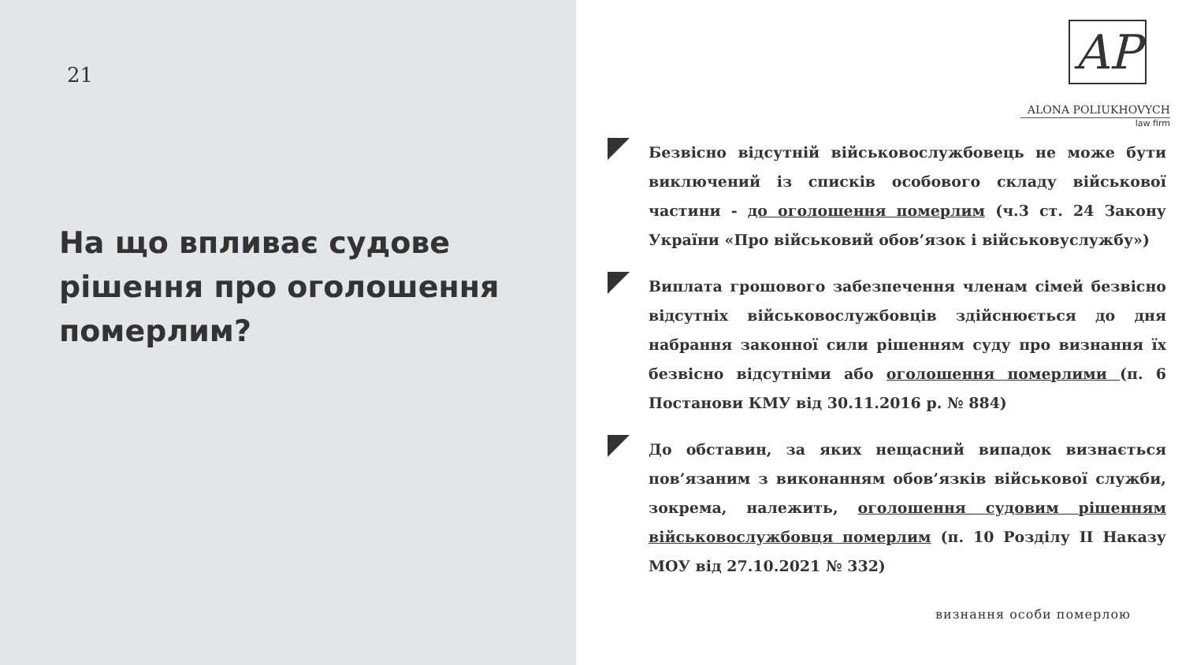21
На що впливає судове рішення про оголошення померлим?
AP
ALONA POLIUKHOVYCH
law firm
Безвісно відсутній військовослужбовець не може бути виключений із списків особового складу військової частини - до оголошення померлим (ч.3 ст. 24 Закону України «Про військовий обов’язок і військовуслужбу»)
Виплата грошового забезпечення членам сімей безвісно відсутніх військовослужбовців здійснюється до дня набрання законної сили рішенням суду про визнання їх безвісно відсутніми або оголошення померлими (п. 6 Постанови КМУ від 30.11.2016 р. № 884)
До обставин, за яких нещасний випадок визнається пов’язаним з виконанням обов’язків військової служби, зокрема, належить, оголошення судовим рішенням військовослужбовця померлим (п. 10 Розділу ІІ Наказу МОУ від 27.10.2021 № 332)
визнання особи померлою